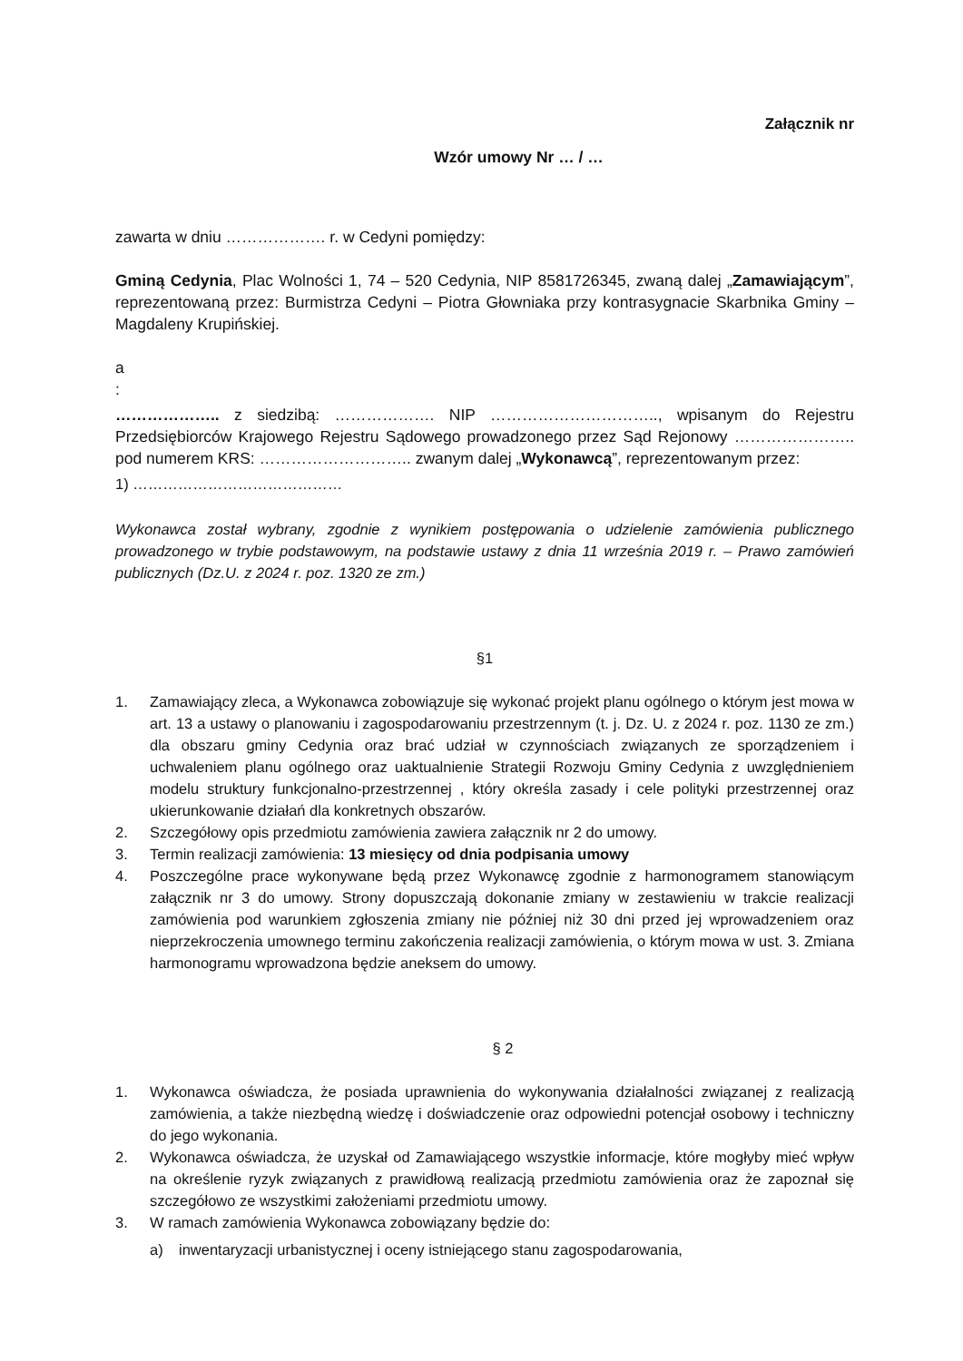Załącznik nr
Wzór umowy Nr … / …
zawarta w dniu ………………. r. w Cedyni pomiędzy:
Gminą Cedynia, Plac Wolności 1, 74 – 520 Cedynia, NIP 8581726345, zwaną dalej „Zamawiającym”, reprezentowaną przez: Burmistrza Cedyni – Piotra Głowniaka przy kontrasygnacie Skarbnika Gminy – Magdaleny Krupińskiej.
a
:
……………….. z siedzibą: ………………. NIP ………………………….., wpisanym do Rejestru Przedsiębiorców Krajowego Rejestru Sądowego prowadzonego przez Sąd Rejonowy ………………….. pod numerem KRS: ……………………….. zwanym dalej „Wykonawcą”, reprezentowanym przez:
1) ……………………………………
Wykonawca został wybrany, zgodnie z wynikiem postępowania o udzielenie zamówienia publicznego prowadzonego w trybie podstawowym, na podstawie ustawy z dnia 11 września 2019 r. – Prawo zamówień publicznych (Dz.U. z 2024 r. poz. 1320 ze zm.)
§1
1. Zamawiający zleca, a Wykonawca zobowiązuje się wykonać projekt planu ogólnego o którym jest mowa w art. 13 a ustawy o planowaniu i zagospodarowaniu przestrzennym (t. j. Dz. U. z 2024 r. poz. 1130 ze zm.) dla obszaru gminy Cedynia oraz brać udział w czynnościach związanych ze sporządzeniem i uchwaleniem planu ogólnego oraz uaktualnienie Strategii Rozwoju Gminy Cedynia z uwzględnieniem modelu struktury funkcjonalno-przestrzennej , który określa zasady i cele polityki przestrzennej oraz ukierunkowanie działań dla konkretnych obszarów.
2. Szczegółowy opis przedmiotu zamówienia zawiera załącznik nr 2 do umowy.
3. Termin realizacji zamówienia: 13 miesięcy od dnia podpisania umowy
4. Poszczególne prace wykonywane będą przez Wykonawcę zgodnie z harmonogramem stanowiącym załącznik nr 3 do umowy. Strony dopuszczają dokonanie zmiany w zestawieniu w trakcie realizacji zamówienia pod warunkiem zgłoszenia zmiany nie później niż 30 dni przed jej wprowadzeniem oraz nieprzekroczenia umownego terminu zakończenia realizacji zamówienia, o którym mowa w ust. 3. Zmiana harmonogramu wprowadzona będzie aneksem do umowy.
§ 2
1. Wykonawca oświadcza, że posiada uprawnienia do wykonywania działalności związanej z realizacją zamówienia, a także niezbędną wiedzę i doświadczenie oraz odpowiedni potencjał osobowy i techniczny do jego wykonania.
2. Wykonawca oświadcza, że uzyskał od Zamawiającego wszystkie informacje, które mogłyby mieć wpływ na określenie ryzyk związanych z prawidłową realizacją przedmiotu zamówienia oraz że zapoznał się szczegółowo ze wszystkimi założeniami przedmiotu umowy.
3. W ramach zamówienia Wykonawca zobowiązany będzie do:
a) inwentaryzacji urbanistycznej i oceny istniejącego stanu zagospodarowania,